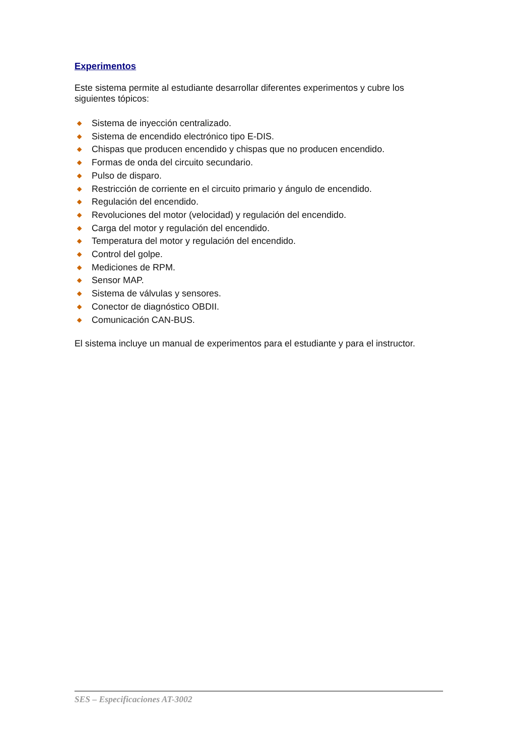Experimentos
Este sistema permite al estudiante desarrollar diferentes experimentos y cubre los siguientes tópicos:
◆ Sistema de inyección centralizado.
◆ Sistema de encendido electrónico tipo E-DIS.
◆ Chispas que producen encendido y chispas que no producen encendido.
◆ Formas de onda del circuito secundario.
◆ Pulso de disparo.
◆ Restricción de corriente en el circuito primario y ángulo de encendido.
◆ Regulación del encendido.
◆ Revoluciones del motor (velocidad) y regulación del encendido.
◆ Carga del motor y regulación del encendido.
◆ Temperatura del motor y regulación del encendido.
◆ Control del golpe.
◆ Mediciones de RPM.
◆ Sensor MAP.
◆ Sistema de válvulas y sensores.
◆ Conector de diagnóstico OBDII.
◆ Comunicación CAN-BUS.
El sistema incluye un manual de experimentos para el estudiante y para el instructor.
SES – Especificaciones AT-3002